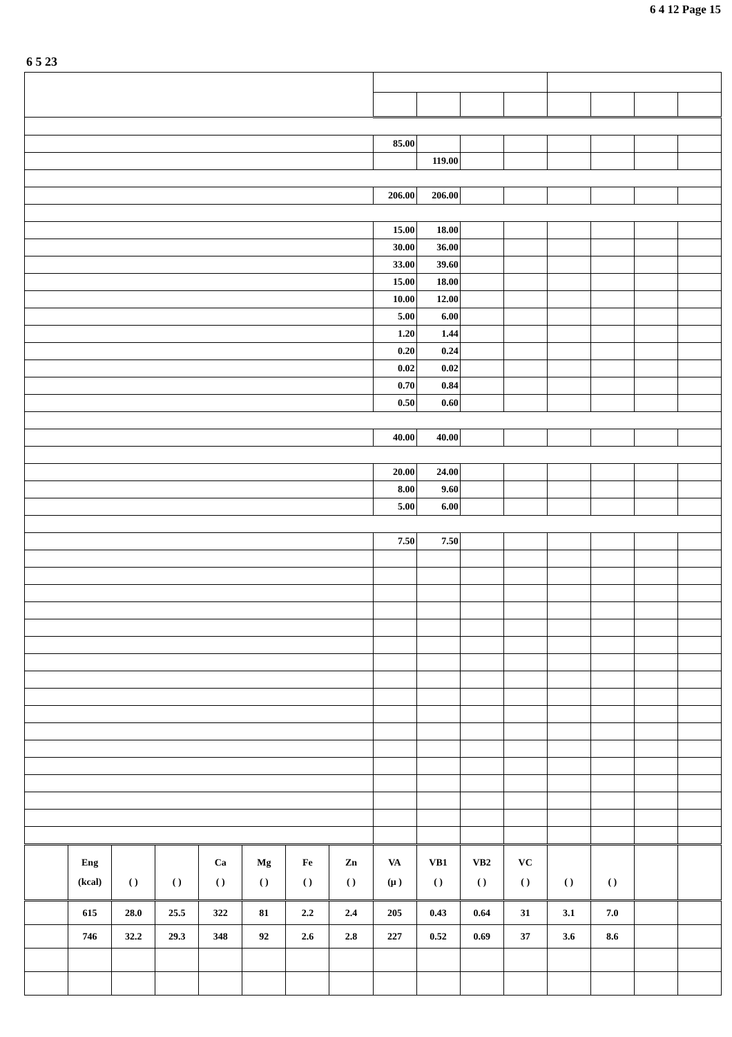6 4 12 Page 15
6 5 23
| | | | | | | | | 85.00 | | | | | | | |
| | | | | | | | | | 119.00 | | | | | | |
| | | | | | | | | 206.00 | 206.00 | | | | | | |
| | | | | | | | | 15.00 | 18.00 | | | | | | |
| | | | | | | | | 30.00 | 36.00 | | | | | | |
| | | | | | | | | 33.00 | 39.60 | | | | | | |
| | | | | | | | | 15.00 | 18.00 | | | | | | |
| | | | | | | | | 10.00 | 12.00 | | | | | | |
| | | | | | | | | 5.00 | 6.00 | | | | | | |
| | | | | | | | | 1.20 | 1.44 | | | | | | |
| | | | | | | | | 0.20 | 0.24 | | | | | | |
| | | | | | | | | 0.02 | 0.02 | | | | | | |
| | | | | | | | | 0.70 | 0.84 | | | | | | |
| | | | | | | | | 0.50 | 0.60 | | | | | | |
| | | | | | | | | 40.00 | 40.00 | | | | | | |
| | | | | | | | | 20.00 | 24.00 | | | | | | |
| | | | | | | | | 8.00 | 9.60 | | | | | | |
| | | | | | | | | 5.00 | 6.00 | | | | | | |
| | | | | | | | | 7.50 | 7.50 | | | | | | |
| | Eng (kcal) | ( ) | ( ) | Ca ( ) | Mg ( ) | Fe ( ) | Zn ( ) | VA (μ ) | VB1 ( ) | VB2 ( ) | VC ( ) | ( ) | ( ) | | |
| | 615 | 28.0 | 25.5 | 322 | 81 | 2.2 | 2.4 | 205 | 0.43 | 0.64 | 31 | 3.1 | 7.0 | | |
| | 746 | 32.2 | 29.3 | 348 | 92 | 2.6 | 2.8 | 227 | 0.52 | 0.69 | 37 | 3.6 | 8.6 | | |